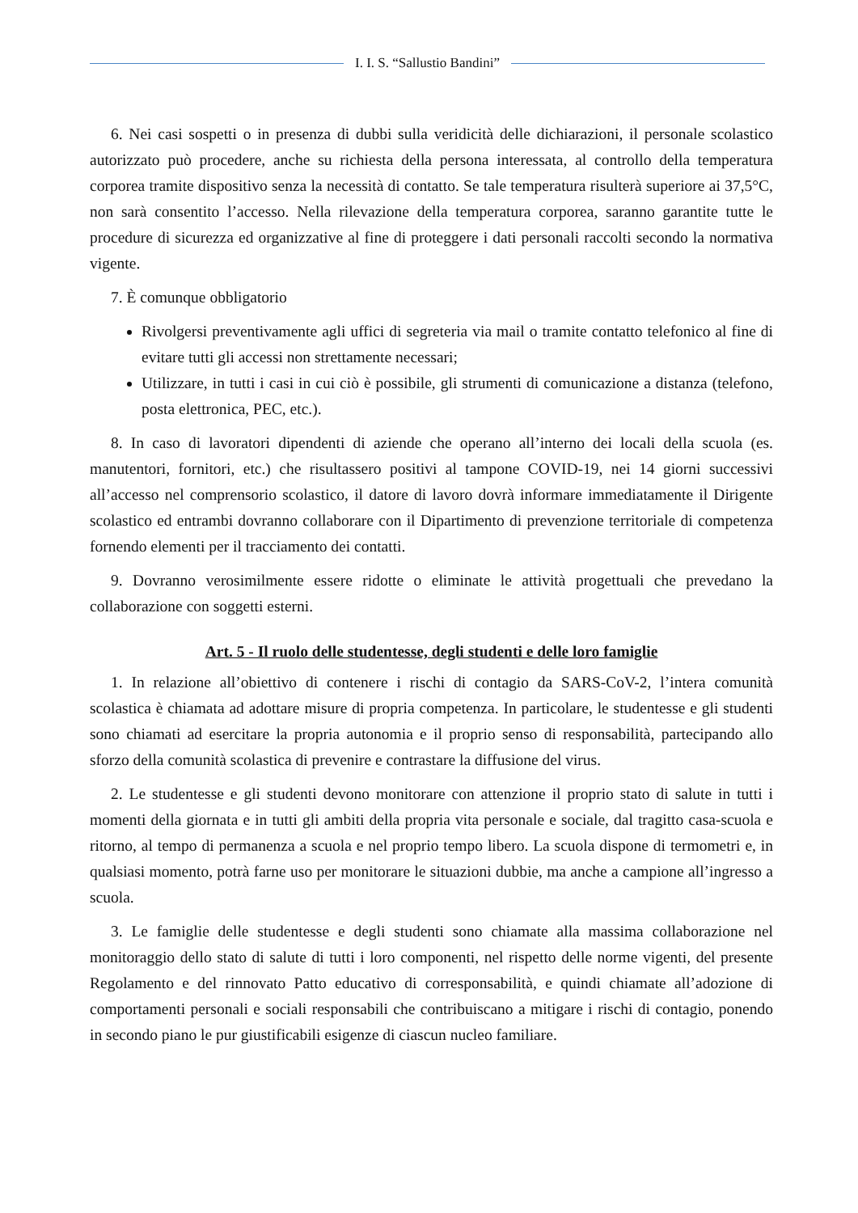I. I. S. “Sallustio Bandini”
6. Nei casi sospetti o in presenza di dubbi sulla veridicità delle dichiarazioni, il personale scolastico autorizzato può procedere, anche su richiesta della persona interessata, al controllo della temperatura corporea tramite dispositivo senza la necessità di contatto. Se tale temperatura risulterà superiore ai 37,5°C, non sarà consentito l’accesso. Nella rilevazione della temperatura corporea, saranno garantite tutte le procedure di sicurezza ed organizzative al fine di proteggere i dati personali raccolti secondo la normativa vigente.
7. È comunque obbligatorio
Rivolgersi preventivamente agli uffici di segreteria via mail o tramite contatto telefonico al fine di evitare tutti gli accessi non strettamente necessari;
Utilizzare, in tutti i casi in cui ciò è possibile, gli strumenti di comunicazione a distanza (telefono, posta elettronica, PEC, etc.).
8. In caso di lavoratori dipendenti di aziende che operano all’interno dei locali della scuola (es. manutentori, fornitori, etc.) che risultassero positivi al tampone COVID-19, nei 14 giorni successivi all’accesso nel comprensorio scolastico, il datore di lavoro dovrà informare immediatamente il Dirigente scolastico ed entrambi dovranno collaborare con il Dipartimento di prevenzione territoriale di competenza fornendo elementi per il tracciamento dei contatti.
9. Dovranno verosimilmente essere ridotte o eliminate le attività progettuali che prevedano la collaborazione con soggetti esterni.
Art. 5 - Il ruolo delle studentesse, degli studenti e delle loro famiglie
1. In relazione all’obiettivo di contenere i rischi di contagio da SARS-CoV-2, l’intera comunità scolastica è chiamata ad adottare misure di propria competenza. In particolare, le studentesse e gli studenti sono chiamati ad esercitare la propria autonomia e il proprio senso di responsabilità, partecipando allo sforzo della comunità scolastica di prevenire e contrastare la diffusione del virus.
2. Le studentesse e gli studenti devono monitorare con attenzione il proprio stato di salute in tutti i momenti della giornata e in tutti gli ambiti della propria vita personale e sociale, dal tragitto casa-scuola e ritorno, al tempo di permanenza a scuola e nel proprio tempo libero. La scuola dispone di termometri e, in qualsiasi momento, potrà farne uso per monitorare le situazioni dubbie, ma anche a campione all’ingresso a scuola.
3. Le famiglie delle studentesse e degli studenti sono chiamate alla massima collaborazione nel monitoraggio dello stato di salute di tutti i loro componenti, nel rispetto delle norme vigenti, del presente Regolamento e del rinnovato Patto educativo di corresponsabilità, e quindi chiamate all’adozione di comportamenti personali e sociali responsabili che contribuiscano a mitigare i rischi di contagio, ponendo in secondo piano le pur giustificabili esigenze di ciascun nucleo familiare.